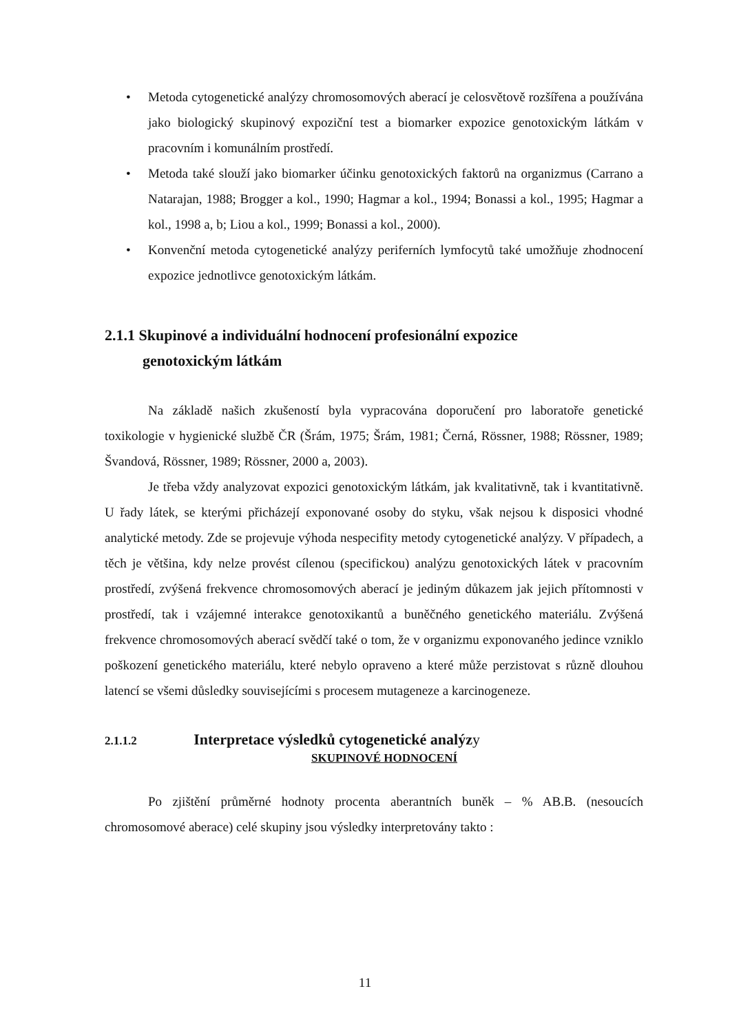• Metoda cytogenetické analýzy chromosomových aberací je celosvětově rozšířena a používána jako biologický skupinový expoziční test a biomarker expozice genotoxickým látkám v pracovním i komunálním prostředí.
• Metoda také slouží jako biomarker účinku genotoxických faktorů na organizmus (Carrano a Natarajan, 1988; Brogger a kol., 1990; Hagmar a kol., 1994; Bonassi a kol., 1995; Hagmar a kol., 1998 a, b; Liou a kol., 1999; Bonassi a kol., 2000).
• Konvenční metoda cytogenetické analýzy periferních lymfocytů také umožňuje zhodnocení expozice jednotlivce genotoxickým látkám.
2.1.1 Skupinové a individuální hodnocení profesionální expozice
genotoxickým látkám
Na základě našich zkušeností byla vypracována doporučení pro laboratoře genetické toxikologie v hygienické službě ČR (Šrám, 1975; Šrám, 1981; Černá, Rössner, 1988; Rössner, 1989; Švandová, Rössner, 1989; Rössner, 2000 a, 2003).
Je třeba vždy analyzovat expozici genotoxickým látkám, jak kvalitativně, tak i kvantitativně. U řady látek, se kterými přicházejí exponované osoby do styku, však nejsou k disposici vhodné analytické metody. Zde se projevuje výhoda nespecifity metody cytogenetické analýzy. V případech, a těch je většina, kdy nelze provést cílenou (specifickou) analýzu genotoxických látek v pracovním prostředí, zvýšená frekvence chromosomových aberací je jediným důkazem jak jejich přítomnosti v prostředí, tak i vzájemné interakce genotoxikantů a buněčného genetického materiálu. Zvýšená frekvence chromosomových aberací svědčí také o tom, že v organizmu exponovaného jedince vzniklo poškození genetického materiálu, které nebylo opraveno a které může perzistovat s různě dlouhou latencí se všemi důsledky souvisejícími s procesem mutageneze a karcinogeneze.
2.1.1.2 Interpretace výsledků cytogenetické analýzy
SKUPINOVÉ HODNOCENÍ
Po zjištění průměrné hodnoty procenta aberantních buněk – % AB.B. (nesoucích chromosomové aberace) celé skupiny jsou výsledky interpretovány takto :
11